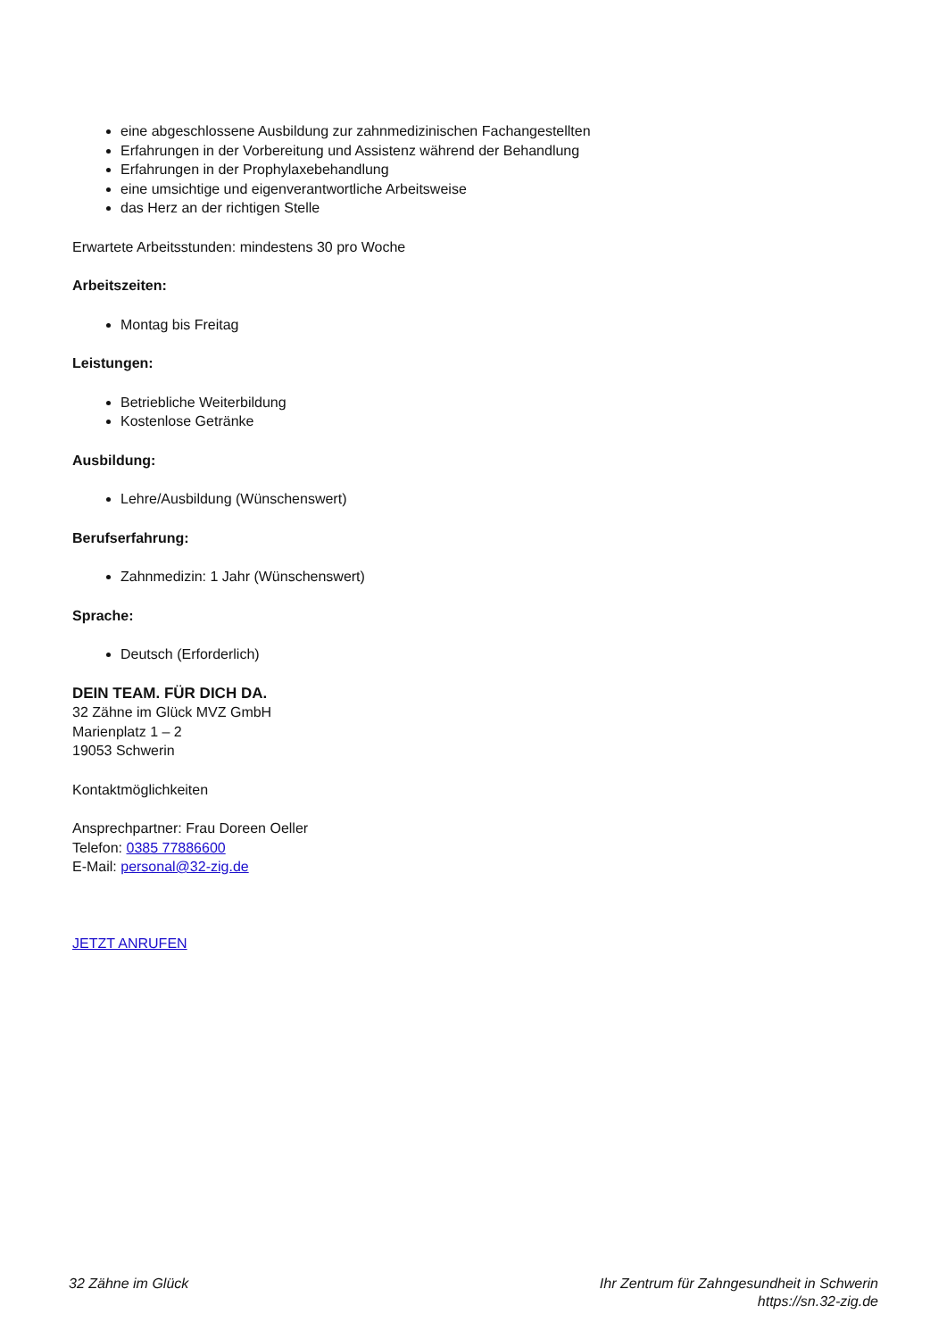eine abgeschlossene Ausbildung zur zahnmedizinischen Fachangestellten
Erfahrungen in der Vorbereitung und Assistenz während der Behandlung
Erfahrungen in der Prophylaxebehandlung
eine umsichtige und eigenverantwortliche Arbeitsweise
das Herz an der richtigen Stelle
Erwartete Arbeitsstunden: mindestens 30 pro Woche
Arbeitszeiten:
Montag bis Freitag
Leistungen:
Betriebliche Weiterbildung
Kostenlose Getränke
Ausbildung:
Lehre/Ausbildung (Wünschenswert)
Berufserfahrung:
Zahnmedizin: 1 Jahr (Wünschenswert)
Sprache:
Deutsch (Erforderlich)
DEIN TEAM. FÜR DICH DA.
32 Zähne im Glück MVZ GmbH
Marienplatz 1 – 2
19053 Schwerin
Kontaktmöglichkeiten
Ansprechpartner: Frau Doreen Oeller
Telefon: 0385 77886600
E-Mail: personal@32-zig.de
JETZT ANRUFEN
32 Zähne im Glück Ihr Zentrum für Zahngesundheit in Schwerin
https://sn.32-zig.de